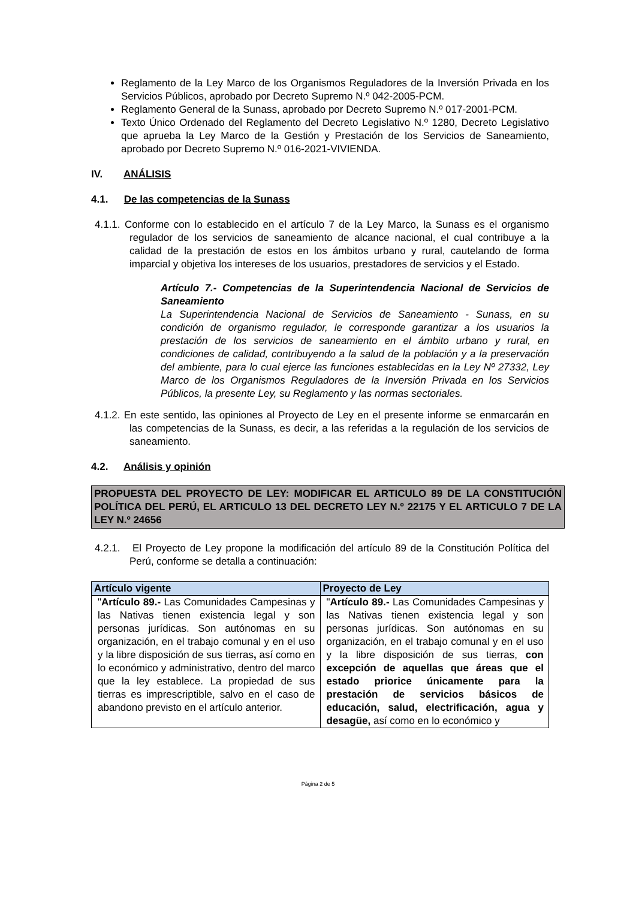Reglamento de la Ley Marco de los Organismos Reguladores de la Inversión Privada en los Servicios Públicos, aprobado por Decreto Supremo N.º 042-2005-PCM.
Reglamento General de la Sunass, aprobado por Decreto Supremo N.º 017-2001-PCM.
Texto Único Ordenado del Reglamento del Decreto Legislativo N.º 1280, Decreto Legislativo que aprueba la Ley Marco de la Gestión y Prestación de los Servicios de Saneamiento, aprobado por Decreto Supremo N.º 016-2021-VIVIENDA.
IV. ANÁLISIS
4.1. De las competencias de la Sunass
4.1.1. Conforme con lo establecido en el artículo 7 de la Ley Marco, la Sunass es el organismo regulador de los servicios de saneamiento de alcance nacional, el cual contribuye a la calidad de la prestación de estos en los ámbitos urbano y rural, cautelando de forma imparcial y objetiva los intereses de los usuarios, prestadores de servicios y el Estado.
Artículo 7.- Competencias de la Superintendencia Nacional de Servicios de Saneamiento
La Superintendencia Nacional de Servicios de Saneamiento - Sunass, en su condición de organismo regulador, le corresponde garantizar a los usuarios la prestación de los servicios de saneamiento en el ámbito urbano y rural, en condiciones de calidad, contribuyendo a la salud de la población y a la preservación del ambiente, para lo cual ejerce las funciones establecidas en la Ley Nº 27332, Ley Marco de los Organismos Reguladores de la Inversión Privada en los Servicios Públicos, la presente Ley, su Reglamento y las normas sectoriales.
4.1.2. En este sentido, las opiniones al Proyecto de Ley en el presente informe se enmarcarán en las competencias de la Sunass, es decir, a las referidas a la regulación de los servicios de saneamiento.
4.2. Análisis y opinión
PROPUESTA DEL PROYECTO DE LEY: MODIFICAR EL ARTICULO 89 DE LA CONSTITUCIÓN POLÍTICA DEL PERÚ, EL ARTICULO 13 DEL DECRETO LEY N.º 22175 Y EL ARTICULO 7 DE LA LEY N.º 24656
4.2.1. El Proyecto de Ley propone la modificación del artículo 89 de la Constitución Política del Perú, conforme se detalla a continuación:
| Artículo vigente | Proyecto de Ley |
| --- | --- |
| " Artículo 89.- Las Comunidades Campesinas y las Nativas tienen existencia legal y son personas jurídicas. Son autónomas en su organización, en el trabajo comunal y en el uso y la libre disposición de sus tierras , así como en lo económico y administrativo, dentro del marco que la ley establece. La propiedad de sus tierras es imprescriptible, salvo en el caso de abandono previsto en el artículo anterior. | " Artículo 89.- Las Comunidades Campesinas y las Nativas tienen existencia legal y son personas jurídicas. Son autónomas en su organización, en el trabajo comunal y en el uso y la libre disposición de sus tierras, con excepción de aquellas que áreas que el estado priorice únicamente para la prestación de servicios básicos de educación, salud, electrificación, agua y desagüe, así como en lo económico y |
Página 2 de 5